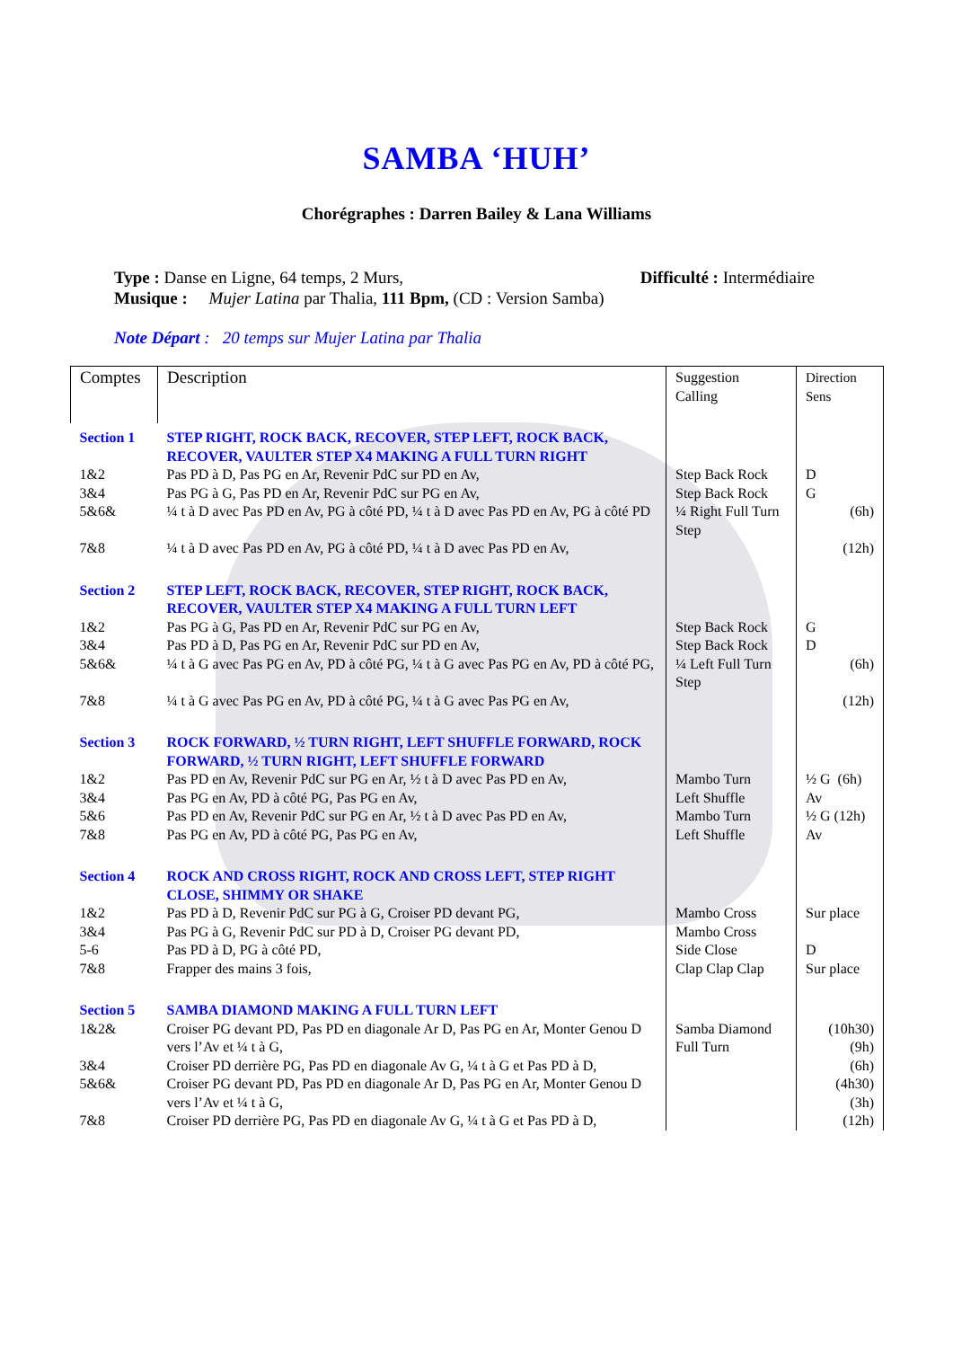SAMBA ‘HUH’
Chorégraphes : Darren Bailey & Lana Williams
Type : Danse en Ligne, 64 temps, 2 Murs, Difficulté : Intermédiaire
Musique : Mujer Latina par Thalia, 111 Bpm, (CD : Version Samba)
Note Départ : 20 temps sur Mujer Latina par Thalia
| Comptes | Description | Suggestion Calling | Direction Sens |
| --- | --- | --- | --- |
| Section 1 | STEP RIGHT, ROCK BACK, RECOVER, STEP LEFT, ROCK BACK, RECOVER, VAULTER STEP X4 MAKING A FULL TURN RIGHT | | |
| 1&2 | Pas PD à D, Pas PG en Ar, Revenir PdC sur PD en Av, | Step Back Rock | D |
| 3&4 | Pas PG à G, Pas PD en Ar, Revenir PdC sur PG en Av, | Step Back Rock | G |
| 5&6& | ¼ t à D avec Pas PD en Av, PG à côté PD, ¼ t à D avec Pas PD en Av, PG à côté PD | ¼ Right Full Turn Step | (6h) |
| 7&8 | ¼ t à D avec Pas PD en Av, PG à côté PD, ¼ t à D avec Pas PD en Av, | | (12h) |
| Section 2 | STEP LEFT, ROCK BACK, RECOVER, STEP RIGHT, ROCK BACK, RECOVER, VAULTER STEP X4 MAKING A FULL TURN LEFT | | |
| 1&2 | Pas PG à G, Pas PD en Ar, Revenir PdC sur PG en Av, | Step Back Rock | G |
| 3&4 | Pas PD à D, Pas PG en Ar, Revenir PdC sur PD en Av, | Step Back Rock | D |
| 5&6& | ¼ t à G avec Pas PG en Av, PD à côté PG, ¼ t à G avec Pas PG en Av, PD à côté PG, | ¼ Left Full Turn Step | (6h) |
| 7&8 | ¼ t à G avec Pas PG en Av, PD à côté PG, ¼ t à G avec Pas PG en Av, | | (12h) |
| Section 3 | ROCK FORWARD, ½ TURN RIGHT, LEFT SHUFFLE FORWARD, ROCK FORWARD, ½ TURN RIGHT, LEFT SHUFFLE FORWARD | | |
| 1&2 | Pas PD en Av, Revenir PdC sur PG en Ar, ½ t à D avec Pas PD en Av, | Mambo Turn | ½ G (6h) |
| 3&4 | Pas PG en Av, PD à côté PG, Pas PG en Av, | Left Shuffle | Av |
| 5&6 | Pas PD en Av, Revenir PdC sur PG en Ar, ½ t à D avec Pas PD en Av, | Mambo Turn | ½ G (12h) |
| 7&8 | Pas PG en Av, PD à côté PG, Pas PG en Av, | Left Shuffle | Av |
| Section 4 | ROCK AND CROSS RIGHT, ROCK AND CROSS LEFT, STEP RIGHT CLOSE, SHIMMY OR SHAKE | | |
| 1&2 | Pas PD à D, Revenir PdC sur PG à G, Croiser PD devant PG, | Mambo Cross | Sur place |
| 3&4 | Pas PG à G, Revenir PdC sur PD à D, Croiser PG devant PD, | Mambo Cross | |
| 5-6 | Pas PD à D, PG à côté PD, | Side Close | D |
| 7&8 | Frapper des mains 3 fois, | Clap Clap Clap | Sur place |
| Section 5 | SAMBA DIAMOND MAKING A FULL TURN LEFT | | |
| 1&2& | Croiser PG devant PD, Pas PD en diagonale Ar D, Pas PG en Ar, Monter Genou D vers l’Av et ¼ t à G, | Samba Diamond Full Turn | (10h30) (9h) |
| 3&4 | Croiser PD derrière PG, Pas PD en diagonale Av G, ¼ t à G et Pas PD à D, | | (6h) |
| 5&6& | Croiser PG devant PD, Pas PD en diagonale Ar D, Pas PG en Ar, Monter Genou D vers l’Av et ¼ t à G, | | (4h30) (3h) |
| 7&8 | Croiser PD derrière PG, Pas PD en diagonale Av G, ¼ t à G et Pas PD à D, | | (12h) |